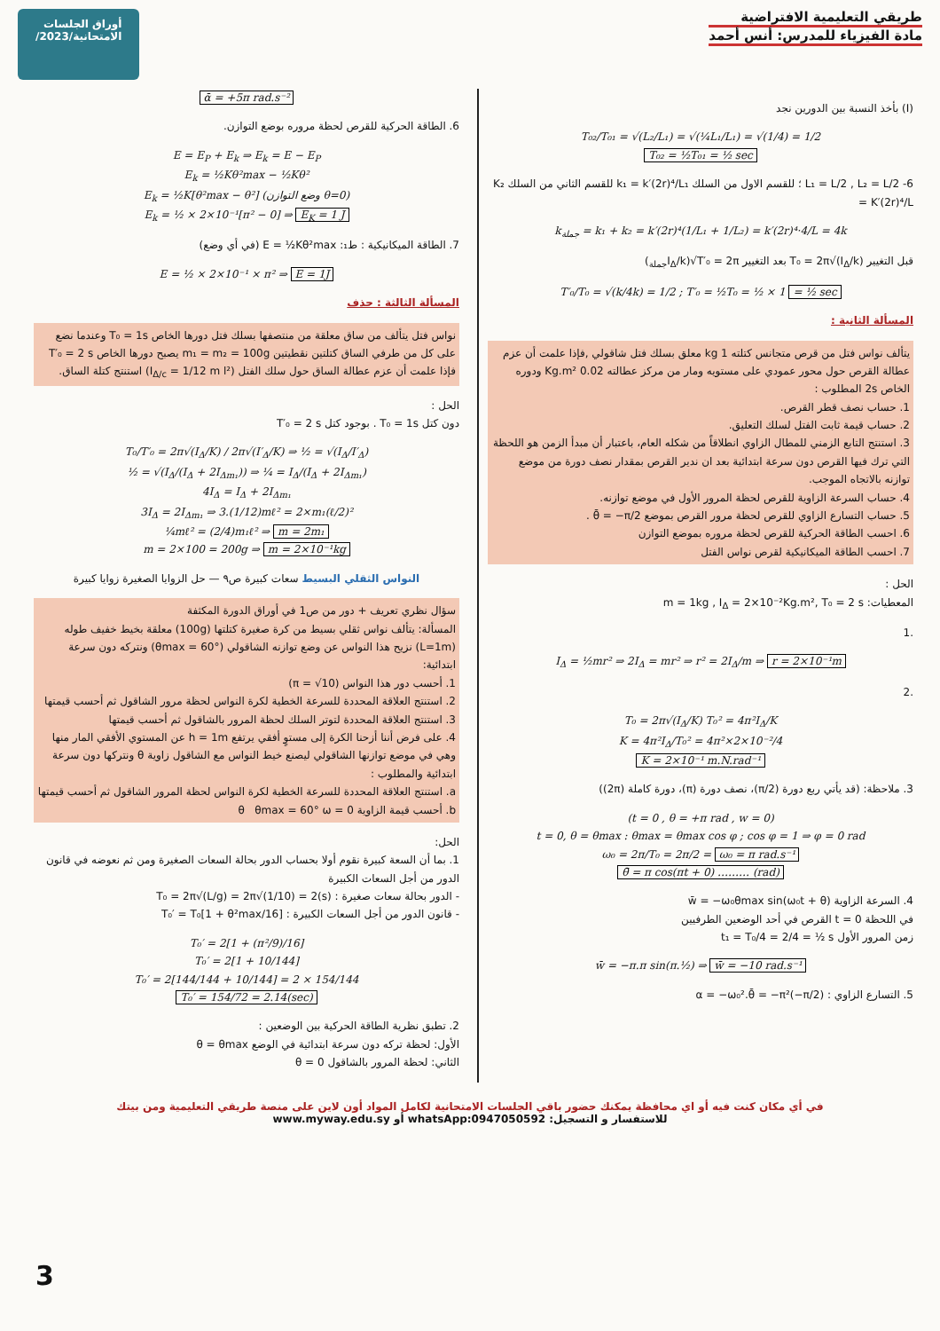طريقي التعليمية الافتراضية
مادة الفيزياء للمدرس: أنس أحمد
أوراق الجلسات
الامتحانية/2023/
(I) بأخذ النسبة بين الدورين نجد
T₀₂/T₀₁ = √(L₂/L₁) = √(¼L₁/L₁) = √(1/4) = 1/2
T₀₂ = ½T₀₁ = ½ sec
6- L₁ = L/2 , L₂ = L/2 ؛ للقسم الاول من السلك k₁ = k′(2r)⁴/L₁ للقسم الثاني من السلك K₂ = K′(2r)⁴/L
k<sub>جملة</sub> = k₁ + k₂ = k′(2r)⁴(1/L₁ + 1/L₂) = k′(2r)⁴·4/L = 4k
قبل التغيير T₀ = 2π√(I<sub>Δ</sub>/k) بعد التغيير T′₀ = 2π√(I<sub>Δ</sub>/k<sub>جملة</sub>)
T′₀/T₀ = √(k/4k) = 1/2 ; T′₀ = ½T₀ = ½ × 1 = ½ sec
المسألة الثانية :
يتألف نواس فتل من قرص متجانس كتلته 1 kg معلق بسلك فتل شاقولي ,فإذا علمت أن عزم عطالة القرص حول محور عمودي على مستويه ومار من مركز عطالته 0.02 Kg.m² ودوره الخاص 2s المطلوب :
1. حساب نصف قطر القرص.
2. حساب قيمة ثابت الفتل لسلك التعليق.
3. استنتج التابع الزمني للمطال الزاوي انطلاقاً من شكله العام، باعتبار أن مبدأ الزمن هو اللحظة التي ترك فيها القرص دون سرعة ابتدائية بعد ان ندير القرص بمقدار نصف دورة من موضع توازنه بالاتجاه الموجب.
4. حساب السرعة الزاوية للقرص لحظة المرور الأول في موضع توازنه.
5. حساب التسارع الزاوي للقرص لحظة مرور القرص بموضع θ̄ = −π/2 .
6. احسب الطاقة الحركية للقرص لحظة مروره بموضع التوازن
7. احسب الطاقة الميكانيكية لقرص نواس الفتل
الحل :
المعطيات: m = 1kg , I<sub>Δ</sub> = 2×10⁻²Kg.m², T₀ = 2 s
.1
I<sub>Δ</sub> = ½mr² ⇒ 2I<sub>Δ</sub> = mr² ⇒ r² = 2I<sub>Δ</sub>/m ⇒ r = 2×10⁻¹m
.2
T₀ = 2π√(I<sub>Δ</sub>/K) T₀² = 4π²I<sub>Δ</sub>/K
K = 4π²I<sub>Δ</sub>/T₀² = 4π²×2×10⁻²/4
K = 2×10⁻¹ m.N.rad⁻¹
3. ملاحظة: (قد يأتي ربع دورة (π/2)، نصف دورة (π)، دورة كاملة (2π))
(t = 0 , θ = +π rad , w = 0)
t = 0, θ = θmax : θmax = θmax cos φ ; cos φ = 1 ⇒ φ = 0 rad
ω₀ = 2π/T₀ = 2π/2 = ω₀ = π rad.s⁻¹
θ̄ = π cos(πt + 0) ……… (rad)
4. السرعة الزاوية w̄ = −ω₀θmax sin(ω₀t + θ)
في اللحظة t = 0 القرص في أحد الوضعين الطرفيين
زمن المرور الأول t₁ = T₀/4 = 2/4 = ½ s
w̄ = −π.π sin(π.½) ⇒ w̄ = −10 rad.s⁻¹
5. التسارع الزاوي : α = −ω₀².θ̄ = −π²(−π/2)
ᾱ = +5π rad.s⁻²
6. الطاقة الحركية للقرص لحظة مروره بوضع التوازن.
E = E<sub>P</sub> + E<sub>k</sub> ⇒ E<sub>k</sub> = E − E<sub>P</sub>
E<sub>k</sub> = ½Kθ²max − ½Kθ²
E<sub>k</sub> = ½K[θ²max − θ²] (وضع التوازن θ=0)
E<sub>k</sub> = ½ × 2×10⁻¹[π² − 0] ⇒ E<sub>K</sub> = 1 J
7. الطاقة الميكانيكية : ط₁: E = ½Kθ²max (في أي وضع)
E = ½ × 2×10⁻¹ × π² ⇒ E = 1J
المسألة الثالثة : حذف
نواس فتل يتألف من ساق معلقة من منتصفها بسلك فتل دورها الخاص T₀ = 1s وعندما نضع على كل من طرفي الساق كتلتين نقطيتين m₁ = m₂ = 100g يصبح دورها الخاص T′₀ = 2 s فإذا علمت أن عزم عطالة الساق حول سلك الفتل (I<sub>Δ/c</sub> = 1/12 m l²) استنتج كتلة الساق.
الحل :
دون كتل T₀ = 1s . بوجود كتل T′₀ = 2 s
T₀/T′₀ = 2π√(I<sub>Δ</sub>/K) / 2π√(I′<sub>Δ</sub>/K) ⇒ ½ = √(I<sub>Δ</sub>/I′<sub>Δ</sub>)
½ = √(I<sub>Δ</sub>/(I<sub>Δ</sub> + 2I<sub>Δm₁</sub>)) ⇒ ¼ = I<sub>Δ</sub>/(I<sub>Δ</sub> + 2I<sub>Δm₁</sub>)
4I<sub>Δ</sub> = I<sub>Δ</sub> + 2I<sub>Δm₁</sub>
3I<sub>Δ</sub> = 2I<sub>Δm₁</sub> ⇒ 3.(1/12)mℓ² = 2×m₁(ℓ/2)²
¼mℓ² = (2/4)m₁ℓ² ⇒ m = 2m₁
m = 2×100 = 200g ⇒ m = 2×10⁻¹kg
النواس الثقلي البسيط سعات كبيرة ص٩ — حل الزوايا الصغيرة زوايا كبيرة
سؤال نظري تعريف + دور من ص1 في أوراق الدورة المكثفة
المسألة: يتألف نواس ثقلي بسيط من كرة صغيرة كتلتها (100g) معلقة بخيط خفيف طوله (L=1m) نزيح هذا النواس عن وضع توازنه الشاقولي (θmax = 60°) ونتركه دون سرعة ابتدائية:
1. أحسب دور هذا النواس (π = √10)
2. استنتج العلاقة المحددة للسرعة الخطية لكرة النواس لحظة مرور الشاقول ثم أحسب قيمتها
3. استنتج العلاقة المحددة لتوتر السلك لحظة المرور بالشاقول ثم أحسب قيمتها
4. على فرض أننا أزحنا الكرة إلى مستوٍ أفقي يرتفع h = 1m عن المستوي الأفقي المار منها وهي في موضع توازنها الشاقولي ليصنع خيط النواس مع الشاقول زاوية θ ونتركها دون سرعة ابتدائية والمطلوب :
a. استنتج العلاقة المحددة للسرعة الخطية لكرة النواس لحظة المرور الشاقول ثم أحسب قيمتها
b. أحسب قيمة الزاوية θ θmax = 60° ω = 0
الحل:
1. بما أن السعة كبيرة نقوم أولا بحساب الدور بحالة السعات الصغيرة ومن ثم نعوضه في قانون الدور من أجل السعات الكبيرة
- الدور بحالة سعات صغيرة : T₀ = 2π√(L/g) = 2π√(1/10) = 2(s)
- قانون الدور من أجل السعات الكبيرة : T₀′ = T₀[1 + θ²max/16]
T₀′ = 2[1 + (π²/9)/16]
T₀′ = 2[1 + 10/144]
T₀′ = 2[144/144 + 10/144] = 2 × 154/144
T₀′ = 154/72 = 2.14(sec)
2. تطبق نظرية الطاقة الحركية بين الوضعين :
الأول: لحظة تركه دون سرعة ابتدائية في الوضع θ = θmax
الثاني: لحظة المرور بالشاقول θ = 0
في أي مكان كنت فيه أو اي محافظة يمكنك حضور باقي الجلسات الامتحانية لكامل المواد أون لاين على منصة طريقي التعليمية ومن بيتك
للاستفسار و التسجيل: whatsApp:0947050592 أو www.myway.edu.sy
3